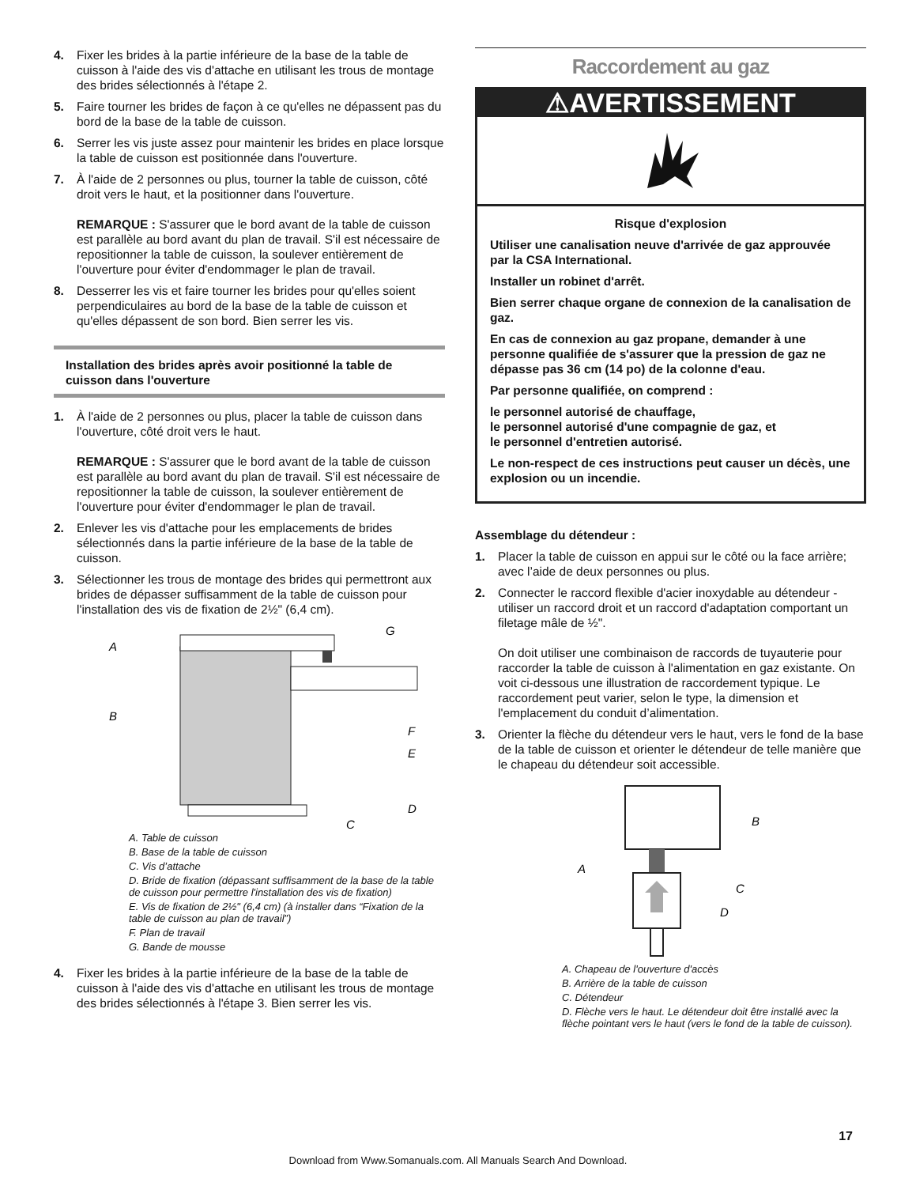4. Fixer les brides à la partie inférieure de la base de la table de cuisson à l'aide des vis d'attache en utilisant les trous de montage des brides sélectionnés à l'étape 2.
5. Faire tourner les brides de façon à ce qu'elles ne dépassent pas du bord de la base de la table de cuisson.
6. Serrer les vis juste assez pour maintenir les brides en place lorsque la table de cuisson est positionnée dans l'ouverture.
7. À l'aide de 2 personnes ou plus, tourner la table de cuisson, côté droit vers le haut, et la positionner dans l'ouverture.
REMARQUE : S'assurer que le bord avant de la table de cuisson est parallèle au bord avant du plan de travail. S'il est nécessaire de repositionner la table de cuisson, la soulever entièrement de l'ouverture pour éviter d'endommager le plan de travail.
8. Desserrer les vis et faire tourner les brides pour qu'elles soient perpendiculaires au bord de la base de la table de cuisson et qu'elles dépassent de son bord. Bien serrer les vis.
Installation des brides après avoir positionné la table de cuisson dans l'ouverture
1. À l'aide de 2 personnes ou plus, placer la table de cuisson dans l'ouverture, côté droit vers le haut.
REMARQUE : S'assurer que le bord avant de la table de cuisson est parallèle au bord avant du plan de travail. S'il est nécessaire de repositionner la table de cuisson, la soulever entièrement de l'ouverture pour éviter d'endommager le plan de travail.
2. Enlever les vis d'attache pour les emplacements de brides sélectionnés dans la partie inférieure de la base de la table de cuisson.
3. Sélectionner les trous de montage des brides qui permettront aux brides de dépasser suffisamment de la table de cuisson pour l'installation des vis de fixation de 2½" (6,4 cm).
A
B
C
D
E
F
G
A. Table de cuisson
B. Base de la table de cuisson
C. Vis d’attache
D. Bride de fixation (dépassant suffisamment de la base de la table de cuisson pour permettre l'installation des vis de fixation)
E. Vis de fixation de 2½" (6,4 cm) (à installer dans “Fixation de la table de cuisson au plan de travail”)
F. Plan de travail
G. Bande de mousse
4. Fixer les brides à la partie inférieure de la base de la table de cuisson à l'aide des vis d'attache en utilisant les trous de montage des brides sélectionnés à l'étape 3. Bien serrer les vis.
Raccordement au gaz
⚠AVERTISSEMENT
Risque d'explosion
Utiliser une canalisation neuve d'arrivée de gaz approuvée par la CSA International.
Installer un robinet d'arrêt.
Bien serrer chaque organe de connexion de la canalisation de gaz.
En cas de connexion au gaz propane, demander à une personne qualifiée de s'assurer que la pression de gaz ne dépasse pas 36 cm (14 po) de la colonne d'eau.
Par personne qualifiée, on comprend :
le personnel autorisé de chauffage,
le personnel autorisé d'une compagnie de gaz, et
le personnel d'entretien autorisé.
Le non-respect de ces instructions peut causer un décès, une explosion ou un incendie.
Assemblage du détendeur :
1. Placer la table de cuisson en appui sur le côté ou la face arrière; avec l’aide de deux personnes ou plus.
2. Connecter le raccord flexible d'acier inoxydable au détendeur - utiliser un raccord droit et un raccord d'adaptation comportant un filetage mâle de ½".
On doit utiliser une combinaison de raccords de tuyauterie pour raccorder la table de cuisson à l'alimentation en gaz existante. On voit ci-dessous une illustration de raccordement typique. Le raccordement peut varier, selon le type, la dimension et l'emplacement du conduit d’alimentation.
3. Orienter la flèche du détendeur vers le haut, vers le fond de la base de la table de cuisson et orienter le détendeur de telle manière que le chapeau du détendeur soit accessible.
B
A
C
D
A. Chapeau de l'ouverture d'accès
B. Arrière de la table de cuisson
C. Détendeur
D. Flèche vers le haut. Le détendeur doit être installé avec la flèche pointant vers le haut (vers le fond de la table de cuisson).
17
Download from Www.Somanuals.com. All Manuals Search And Download.